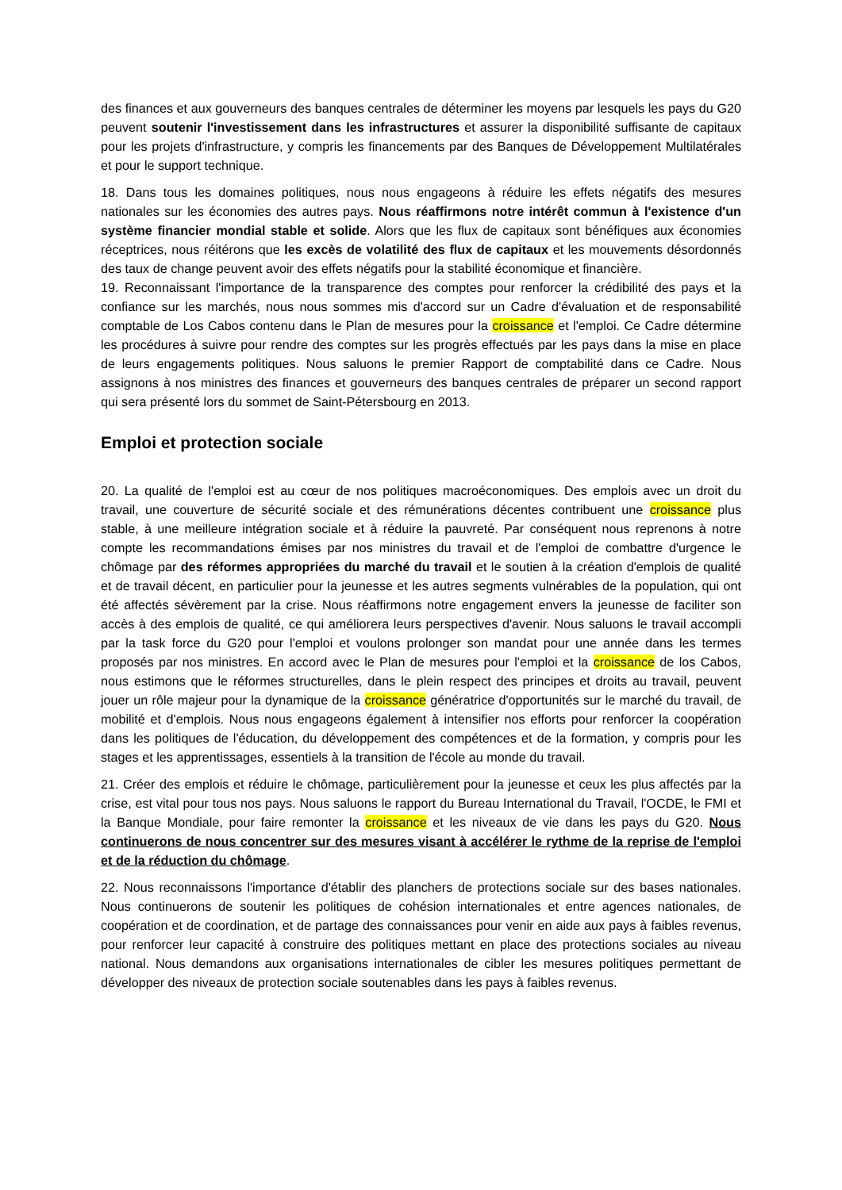des finances et aux gouverneurs des banques centrales de déterminer les moyens par lesquels les pays du G20 peuvent soutenir l'investissement dans les infrastructures et assurer la disponibilité suffisante de capitaux pour les projets d'infrastructure, y compris les financements par des Banques de Développement Multilatérales et pour le support technique.
18. Dans tous les domaines politiques, nous nous engageons à réduire les effets négatifs des mesures nationales sur les économies des autres pays. Nous réaffirmons notre intérêt commun à l'existence d'un système financier mondial stable et solide. Alors que les flux de capitaux sont bénéfiques aux économies réceptrices, nous réitérons que les excès de volatilité des flux de capitaux et les mouvements désordonnés des taux de change peuvent avoir des effets négatifs pour la stabilité économique et financière.
19. Reconnaissant l'importance de la transparence des comptes pour renforcer la crédibilité des pays et la confiance sur les marchés, nous nous sommes mis d'accord sur un Cadre d'évaluation et de responsabilité comptable de Los Cabos contenu dans le Plan de mesures pour la croissance et l'emploi. Ce Cadre détermine les procédures à suivre pour rendre des comptes sur les progrès effectués par les pays dans la mise en place de leurs engagements politiques. Nous saluons le premier Rapport de comptabilité dans ce Cadre. Nous assignons à nos ministres des finances et gouverneurs des banques centrales de préparer un second rapport qui sera présenté lors du sommet de Saint-Pétersbourg en 2013.
Emploi et protection sociale
20. La qualité de l'emploi est au cœur de nos politiques macroéconomiques. Des emplois avec un droit du travail, une couverture de sécurité sociale et des rémunérations décentes contribuent une croissance plus stable, à une meilleure intégration sociale et à réduire la pauvreté. Par conséquent nous reprenons à notre compte les recommandations émises par nos ministres du travail et de l'emploi de combattre d'urgence le chômage par des réformes appropriées du marché du travail et le soutien à la création d'emplois de qualité et de travail décent, en particulier pour la jeunesse et les autres segments vulnérables de la population, qui ont été affectés sévèrement par la crise. Nous réaffirmons notre engagement envers la jeunesse de faciliter son accès à des emplois de qualité, ce qui améliorera leurs perspectives d'avenir. Nous saluons le travail accompli par la task force du G20 pour l'emploi et voulons prolonger son mandat pour une année dans les termes proposés par nos ministres. En accord avec le Plan de mesures pour l'emploi et la croissance de los Cabos, nous estimons que le réformes structurelles, dans le plein respect des principes et droits au travail, peuvent jouer un rôle majeur pour la dynamique de la croissance génératrice d'opportunités sur le marché du travail, de mobilité et d'emplois. Nous nous engageons également à intensifier nos efforts pour renforcer la coopération dans les politiques de l'éducation, du développement des compétences et de la formation, y compris pour les stages et les apprentissages, essentiels à la transition de l'école au monde du travail.
21. Créer des emplois et réduire le chômage, particulièrement pour la jeunesse et ceux les plus affectés par la crise, est vital pour tous nos pays. Nous saluons le rapport du Bureau International du Travail, l'OCDE, le FMI et la Banque Mondiale, pour faire remonter la croissance et les niveaux de vie dans les pays du G20. Nous continuerons de nous concentrer sur des mesures visant à accélérer le rythme de la reprise de l'emploi et de la réduction du chômage.
22. Nous reconnaissons l'importance d'établir des planchers de protections sociale sur des bases nationales. Nous continuerons de soutenir les politiques de cohésion internationales et entre agences nationales, de coopération et de coordination, et de partage des connaissances pour venir en aide aux pays à faibles revenus, pour renforcer leur capacité à construire des politiques mettant en place des protections sociales au niveau national. Nous demandons aux organisations internationales de cibler les mesures politiques permettant de développer des niveaux de protection sociale soutenables dans les pays à faibles revenus.